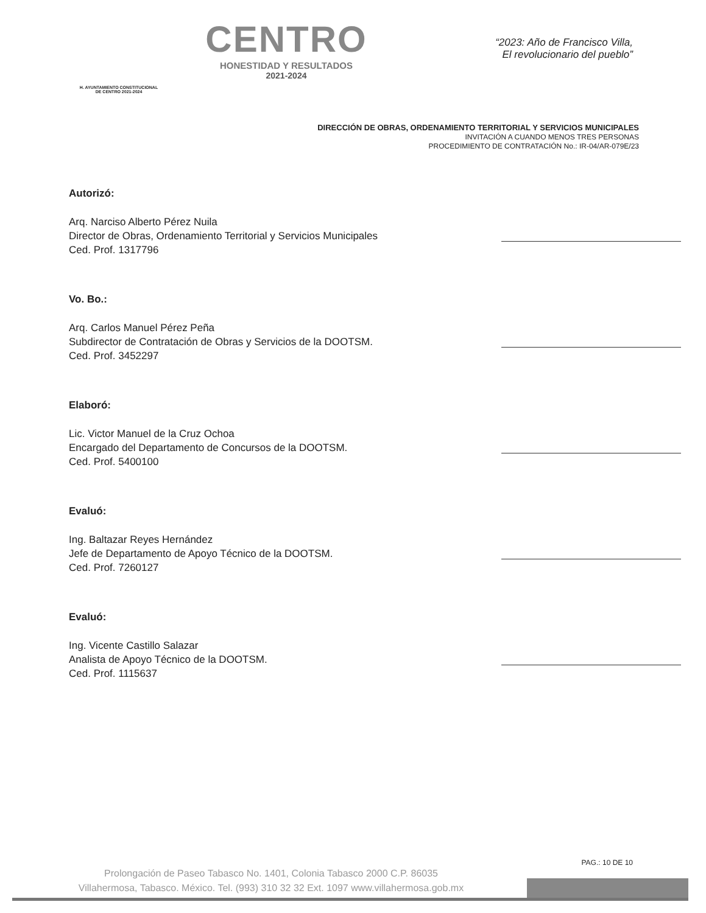H. AYUNTAMIENTO CONSTITUCIONAL
DE CENTRO 2021-2024
CENTRO
HONESTIDAD Y RESULTADOS
2021-2024
“2023: Año de Francisco Villa,
El revolucionario del pueblo”
DIRECCIÓN DE OBRAS, ORDENAMIENTO TERRITORIAL Y SERVICIOS MUNICIPALES
INVITACIÓN A CUANDO MENOS TRES PERSONAS
PROCEDIMIENTO DE CONTRATACIÓN No.: IR-04/AR-079E/23
Autorizó:
Arq. Narciso Alberto Pérez Nuila
Director de Obras, Ordenamiento Territorial y Servicios Municipales
Ced. Prof. 1317796
Vo. Bo.:
Arq. Carlos Manuel Pérez Peña
Subdirector de Contratación de Obras y Servicios de la DOOTSM.
Ced. Prof. 3452297
Elaboró:
Lic. Victor Manuel de la Cruz Ochoa
Encargado del Departamento de Concursos de la DOOTSM.
Ced. Prof. 5400100
Evaluó:
Ing. Baltazar Reyes Hernández
Jefe de Departamento de Apoyo Técnico de la DOOTSM.
Ced. Prof. 7260127
Evaluó:
Ing. Vicente Castillo Salazar
Analista de Apoyo Técnico de la DOOTSM.
Ced. Prof. 1115637
PAG.: 10 DE 10
Prolongación de Paseo Tabasco No. 1401, Colonia Tabasco 2000 C.P. 86035
Villahermosa, Tabasco. México. Tel. (993) 310 32 32 Ext. 1097 www.villahermosa.gob.mx